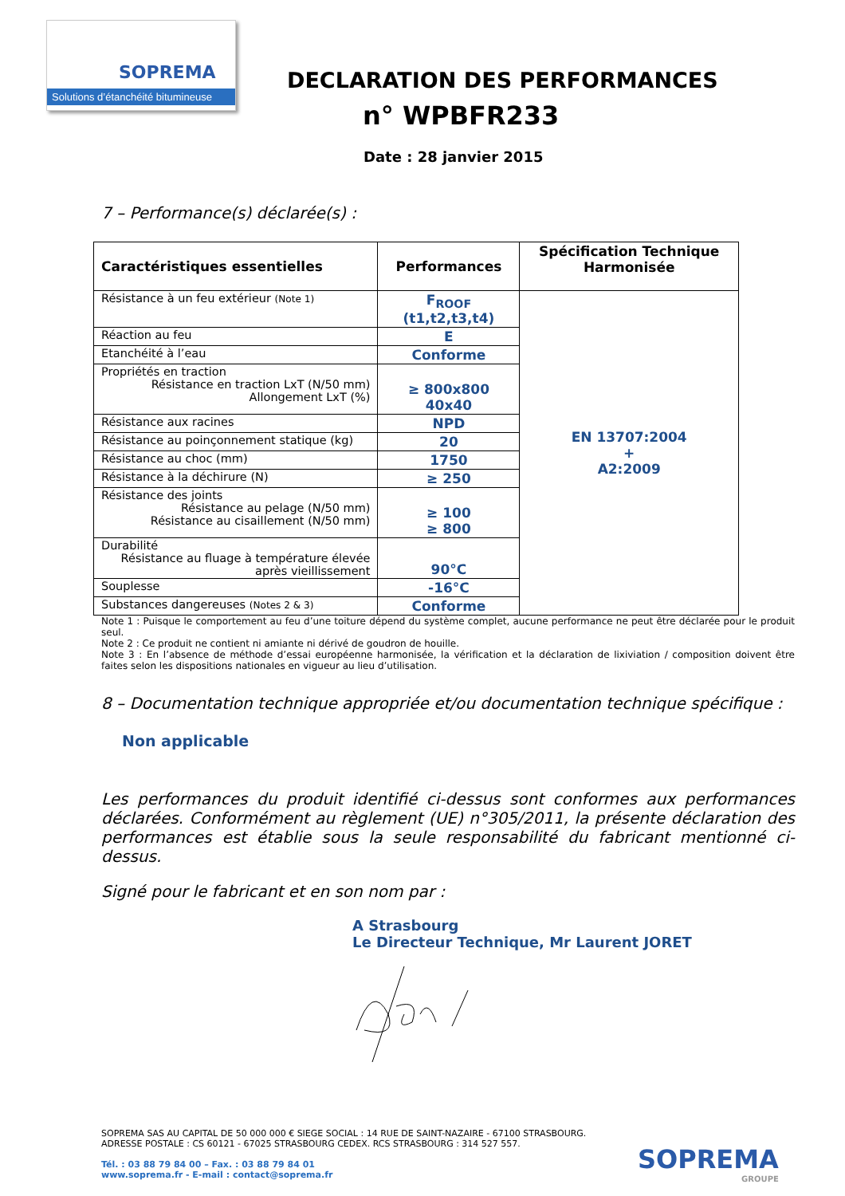SOPREMA
Solutions d’étanchéité bitumineuse
DECLARATION DES PERFORMANCES
n° WPBFR233
Date : 28 janvier 2015
7 – Performance(s) déclarée(s) :
| Caractéristiques essentielles | Performances | Spécification Technique Harmonisée |
| --- | --- | --- |
| Résistance à un feu extérieur (Note 1) | F<sub>ROOF</sub> (t1,t2,t3,t4) | EN 13707:2004 + A2:2009 |
| Réaction au feu | E | |
| Etanchéité à l’eau | Conforme | |
| Propriétés en traction Résistance en traction LxT (N/50 mm) Allongement LxT (%) | ≥ 800x800 40x40 | |
| Résistance aux racines | NPD | |
| Résistance au poinçonnement statique (kg) | 20 | |
| Résistance au choc (mm) | 1750 | |
| Résistance à la déchirure (N) | ≥ 250 | |
| Résistance des joints Résistance au pelage (N/50 mm) Résistance au cisaillement (N/50 mm) | ≥ 100 ≥ 800 | |
| Durabilité Résistance au fluage à température élevée après vieillissement | 90°C | |
| Souplesse | -16°C | |
| Substances dangereuses (Notes 2 & 3) | Conforme | |
Note 1 : Puisque le comportement au feu d’une toiture dépend du système complet, aucune performance ne peut être déclarée pour le produit seul.
Note 2 : Ce produit ne contient ni amiante ni dérivé de goudron de houille.
Note 3 : En l’absence de méthode d’essai européenne harmonisée, la vérification et la déclaration de lixiviation / composition doivent être faites selon les dispositions nationales en vigueur au lieu d’utilisation.
8 – Documentation technique appropriée et/ou documentation technique spécifique :
Non applicable
Les performances du produit identifié ci-dessus sont conformes aux performances déclarées. Conformément au règlement (UE) n°305/2011, la présente déclaration des performances est établie sous la seule responsabilité du fabricant mentionné ci-dessus.
Signé pour le fabricant et en son nom par :
A Strasbourg
Le Directeur Technique, Mr Laurent JORET
SOPREMA SAS AU CAPITAL DE 50 000 000 € SIEGE SOCIAL : 14 RUE DE SAINT-NAZAIRE - 67100 STRASBOURG.
ADRESSE POSTALE : CS 60121 - 67025 STRASBOURG CEDEX. RCS STRASBOURG : 314 527 557.
Tél. : 03 88 79 84 00 – Fax. : 03 88 79 84 01
www.soprema.fr - E-mail : contact@soprema.fr
SOPREMA
GROUPE